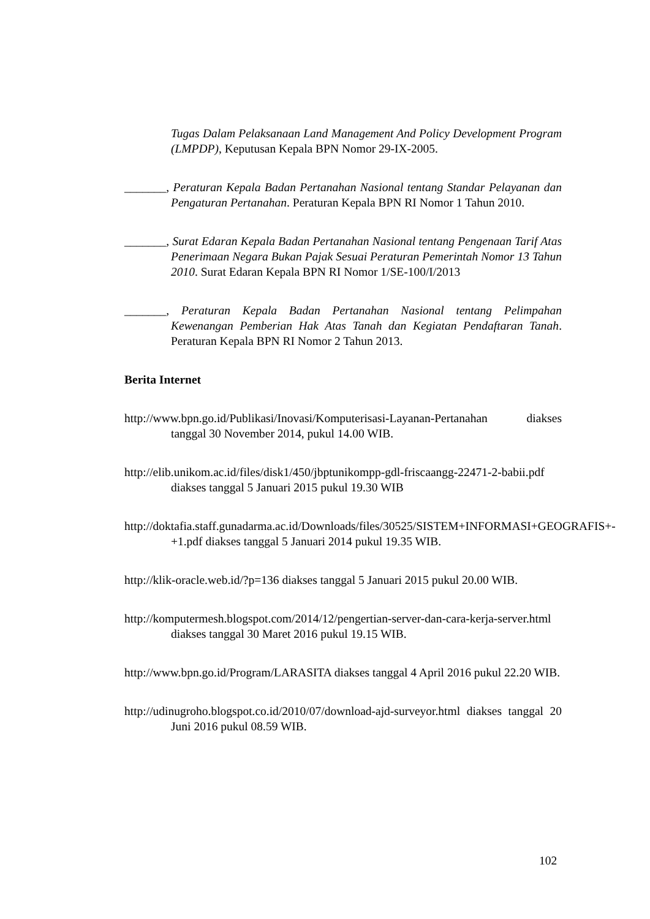Tugas Dalam Pelaksanaan Land Management And Policy Development Program (LMPDP), Keputusan Kepala BPN Nomor 29-IX-2005.
_______, Peraturan Kepala Badan Pertanahan Nasional tentang Standar Pelayanan dan Pengaturan Pertanahan. Peraturan Kepala BPN RI Nomor 1 Tahun 2010.
_______, Surat Edaran Kepala Badan Pertanahan Nasional tentang Pengenaan Tarif Atas Penerimaan Negara Bukan Pajak Sesuai Peraturan Pemerintah Nomor 13 Tahun 2010. Surat Edaran Kepala BPN RI Nomor 1/SE-100/I/2013
_______, Peraturan Kepala Badan Pertanahan Nasional tentang Pelimpahan Kewenangan Pemberian Hak Atas Tanah dan Kegiatan Pendaftaran Tanah. Peraturan Kepala BPN RI Nomor 2 Tahun 2013.
Berita Internet
http://www.bpn.go.id/Publikasi/Inovasi/Komputerisasi-Layanan-Pertanahan diakses tanggal 30 November 2014, pukul 14.00 WIB.
http://elib.unikom.ac.id/files/disk1/450/jbptunikompp-gdl-friscaangg-22471-2-babii.pdf diakses tanggal 5 Januari 2015 pukul 19.30 WIB
http://doktafia.staff.gunadarma.ac.id/Downloads/files/30525/SISTEM+INFORMASI+GEOGRAFIS+-+1.pdf diakses tanggal 5 Januari 2014 pukul 19.35 WIB.
http://klik-oracle.web.id/?p=136 diakses tanggal 5 Januari 2015 pukul 20.00 WIB.
http://komputermesh.blogspot.com/2014/12/pengertian-server-dan-cara-kerja-server.html diakses tanggal 30 Maret 2016 pukul 19.15 WIB.
http://www.bpn.go.id/Program/LARASITA diakses tanggal 4 April 2016 pukul 22.20 WIB.
http://udinugroho.blogspot.co.id/2010/07/download-ajd-surveyor.html diakses tanggal 20 Juni 2016 pukul 08.59 WIB.
102